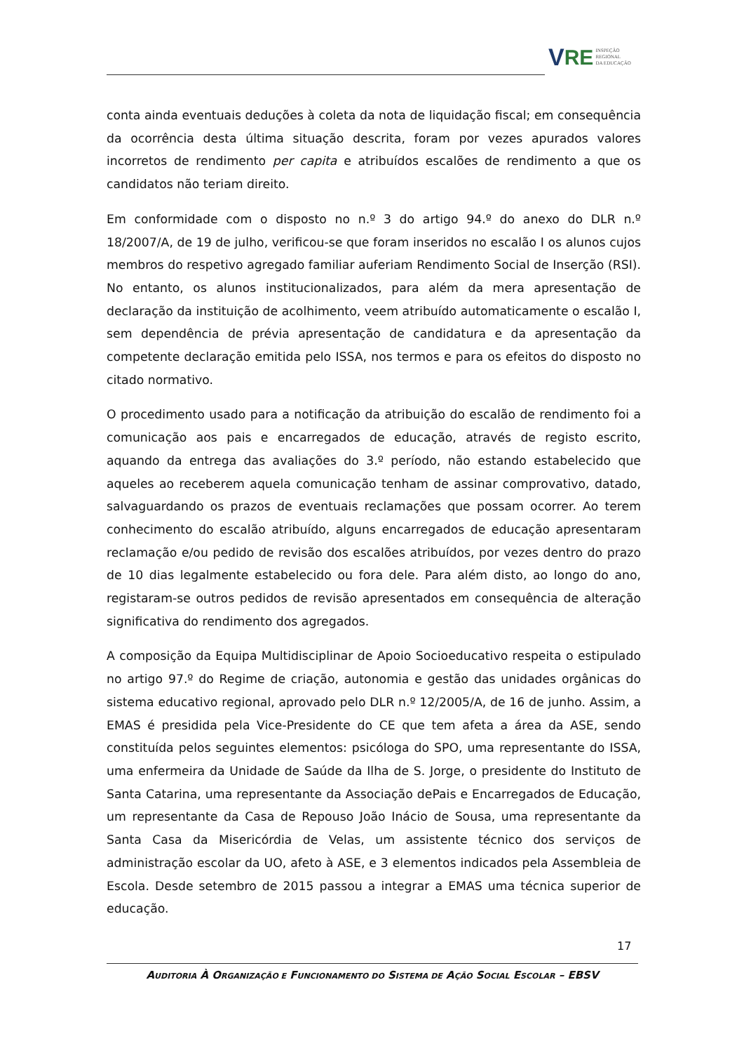V RE INSPEÇÃO
REGIONAL
DA EDUCAÇÃO
conta ainda eventuais deduções à coleta da nota de liquidação fiscal; em consequência da ocorrência desta última situação descrita, foram por vezes apurados valores incorretos de rendimento per capita e atribuídos escalões de rendimento a que os candidatos não teriam direito.
Em conformidade com o disposto no n.º 3 do artigo 94.º do anexo do DLR n.º 18/2007/A, de 19 de julho, verificou-se que foram inseridos no escalão I os alunos cujos membros do respetivo agregado familiar auferiam Rendimento Social de Inserção (RSI). No entanto, os alunos institucionalizados, para além da mera apresentação de declaração da instituição de acolhimento, veem atribuído automaticamente o escalão I, sem dependência de prévia apresentação de candidatura e da apresentação da competente declaração emitida pelo ISSA, nos termos e para os efeitos do disposto no citado normativo.
O procedimento usado para a notificação da atribuição do escalão de rendimento foi a comunicação aos pais e encarregados de educação, através de registo escrito, aquando da entrega das avaliações do 3.º período, não estando estabelecido que aqueles ao receberem aquela comunicação tenham de assinar comprovativo, datado, salvaguardando os prazos de eventuais reclamações que possam ocorrer. Ao terem conhecimento do escalão atribuído, alguns encarregados de educação apresentaram reclamação e/ou pedido de revisão dos escalões atribuídos, por vezes dentro do prazo de 10 dias legalmente estabelecido ou fora dele. Para além disto, ao longo do ano, registaram-se outros pedidos de revisão apresentados em consequência de alteração significativa do rendimento dos agregados.
A composição da Equipa Multidisciplinar de Apoio Socioeducativo respeita o estipulado no artigo 97.º do Regime de criação, autonomia e gestão das unidades orgânicas do sistema educativo regional, aprovado pelo DLR n.º 12/2005/A, de 16 de junho. Assim, a EMAS é presidida pela Vice-Presidente do CE que tem afeta a área da ASE, sendo constituída pelos seguintes elementos: psicóloga do SPO, uma representante do ISSA, uma enfermeira da Unidade de Saúde da Ilha de S. Jorge, o presidente do Instituto de Santa Catarina, uma representante da Associação dePais e Encarregados de Educação, um representante da Casa de Repouso João Inácio de Sousa, uma representante da Santa Casa da Misericórdia de Velas, um assistente técnico dos serviços de administração escolar da UO, afeto à ASE, e 3 elementos indicados pela Assembleia de Escola. Desde setembro de 2015 passou a integrar a EMAS uma técnica superior de educação.
17
AUDITORIA À ORGANIZAÇÃO E FUNCIONAMENTO DO SISTEMA DE AÇÃO SOCIAL ESCOLAR – EBSV